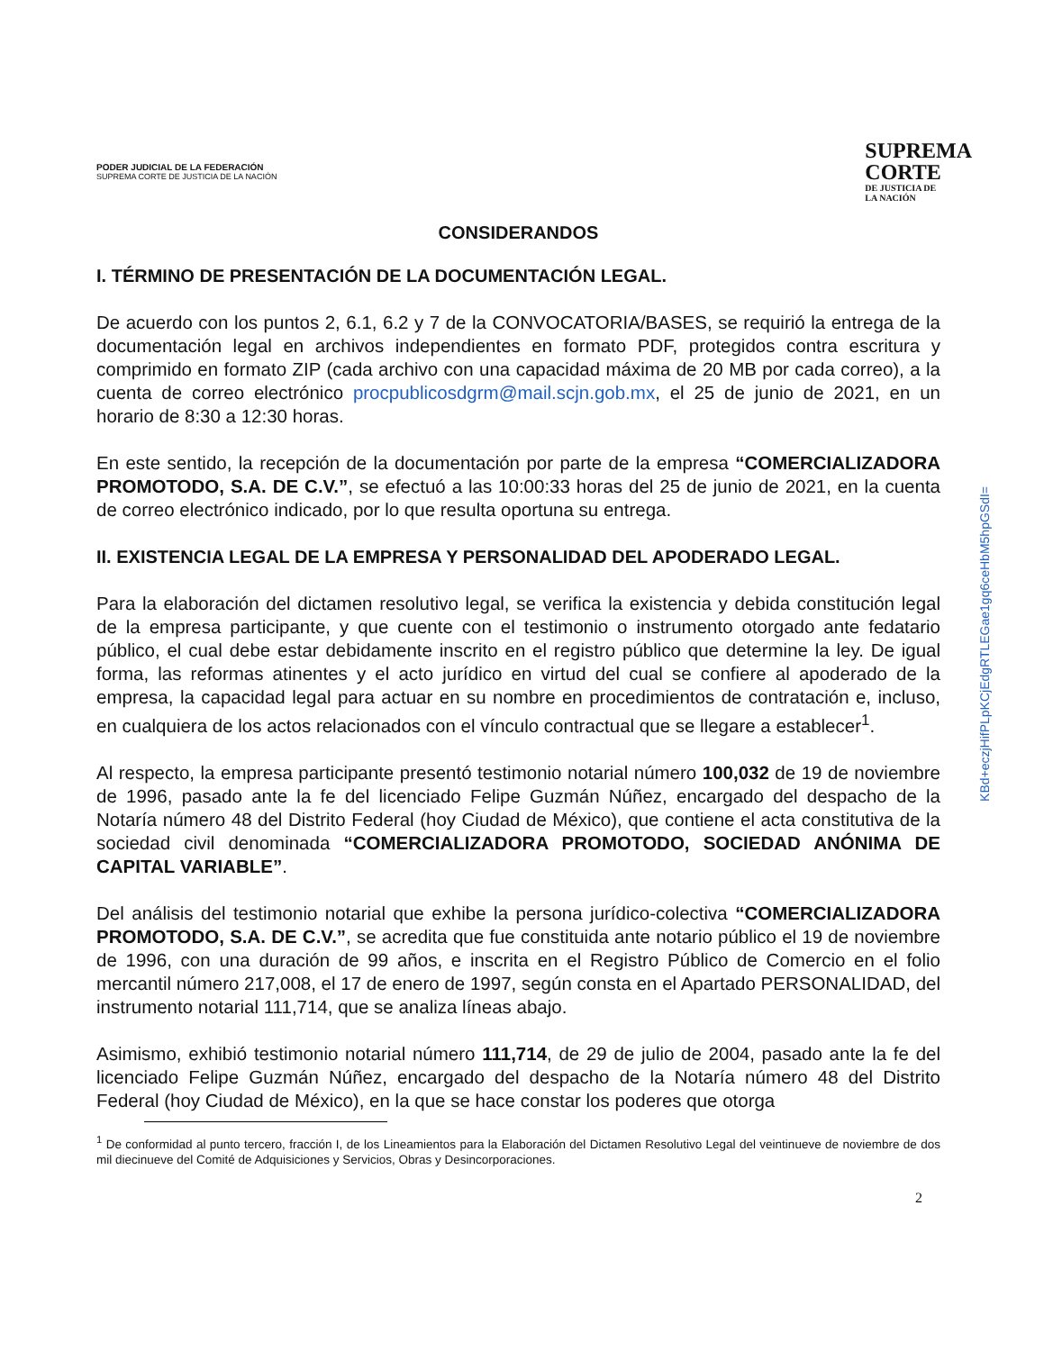PODER JUDICIAL DE LA FEDERACIÓN
SUPREMA CORTE DE JUSTICIA DE LA NACIÓN
SUPREMA
CORTE
DE JUSTICIA DE
LA NACIÓN
CONSIDERANDOS
I. TÉRMINO DE PRESENTACIÓN DE LA DOCUMENTACIÓN LEGAL.
De acuerdo con los puntos 2, 6.1, 6.2 y 7 de la CONVOCATORIA/BASES, se requirió la entrega de la documentación legal en archivos independientes en formato PDF, protegidos contra escritura y comprimido en formato ZIP (cada archivo con una capacidad máxima de 20 MB por cada correo), a la cuenta de correo electrónico procpublicosdgrm@mail.scjn.gob.mx, el 25 de junio de 2021, en un horario de 8:30 a 12:30 horas.
En este sentido, la recepción de la documentación por parte de la empresa “COMERCIALIZADORA PROMOTODO, S.A. DE C.V.”, se efectuó a las 10:00:33 horas del 25 de junio de 2021, en la cuenta de correo electrónico indicado, por lo que resulta oportuna su entrega.
II. EXISTENCIA LEGAL DE LA EMPRESA Y PERSONALIDAD DEL APODERADO LEGAL.
Para la elaboración del dictamen resolutivo legal, se verifica la existencia y debida constitución legal de la empresa participante, y que cuente con el testimonio o instrumento otorgado ante fedatario público, el cual debe estar debidamente inscrito en el registro público que determine la ley. De igual forma, las reformas atinentes y el acto jurídico en virtud del cual se confiere al apoderado de la empresa, la capacidad legal para actuar en su nombre en procedimientos de contratación e, incluso, en cualquiera de los actos relacionados con el vínculo contractual que se llegare a establecer<sup>1</sup>.
Al respecto, la empresa participante presentó testimonio notarial número 100,032 de 19 de noviembre de 1996, pasado ante la fe del licenciado Felipe Guzmán Núñez, encargado del despacho de la Notaría número 48 del Distrito Federal (hoy Ciudad de México), que contiene el acta constitutiva de la sociedad civil denominada “COMERCIALIZADORA PROMOTODO, SOCIEDAD ANÓNIMA DE CAPITAL VARIABLE”.
Del análisis del testimonio notarial que exhibe la persona jurídico-colectiva “COMERCIALIZADORA PROMOTODO, S.A. DE C.V.”, se acredita que fue constituida ante notario público el 19 de noviembre de 1996, con una duración de 99 años, e inscrita en el Registro Público de Comercio en el folio mercantil número 217,008, el 17 de enero de 1997, según consta en el Apartado PERSONALIDAD, del instrumento notarial 111,714, que se analiza líneas abajo.
Asimismo, exhibió testimonio notarial número 111,714, de 29 de julio de 2004, pasado ante la fe del licenciado Felipe Guzmán Núñez, encargado del despacho de la Notaría número 48 del Distrito Federal (hoy Ciudad de México), en la que se hace constar los poderes que otorga
<sup>1</sup> De conformidad al punto tercero, fracción I, de los Lineamientos para la Elaboración del Dictamen Resolutivo Legal del veintinueve de noviembre de dos mil diecinueve del Comité de Adquisiciones y Servicios, Obras y Desincorporaciones.
2
KBd+eczjHifPLpKCjEdgRTLEGae1gq6ceHbM5hpGSdI=